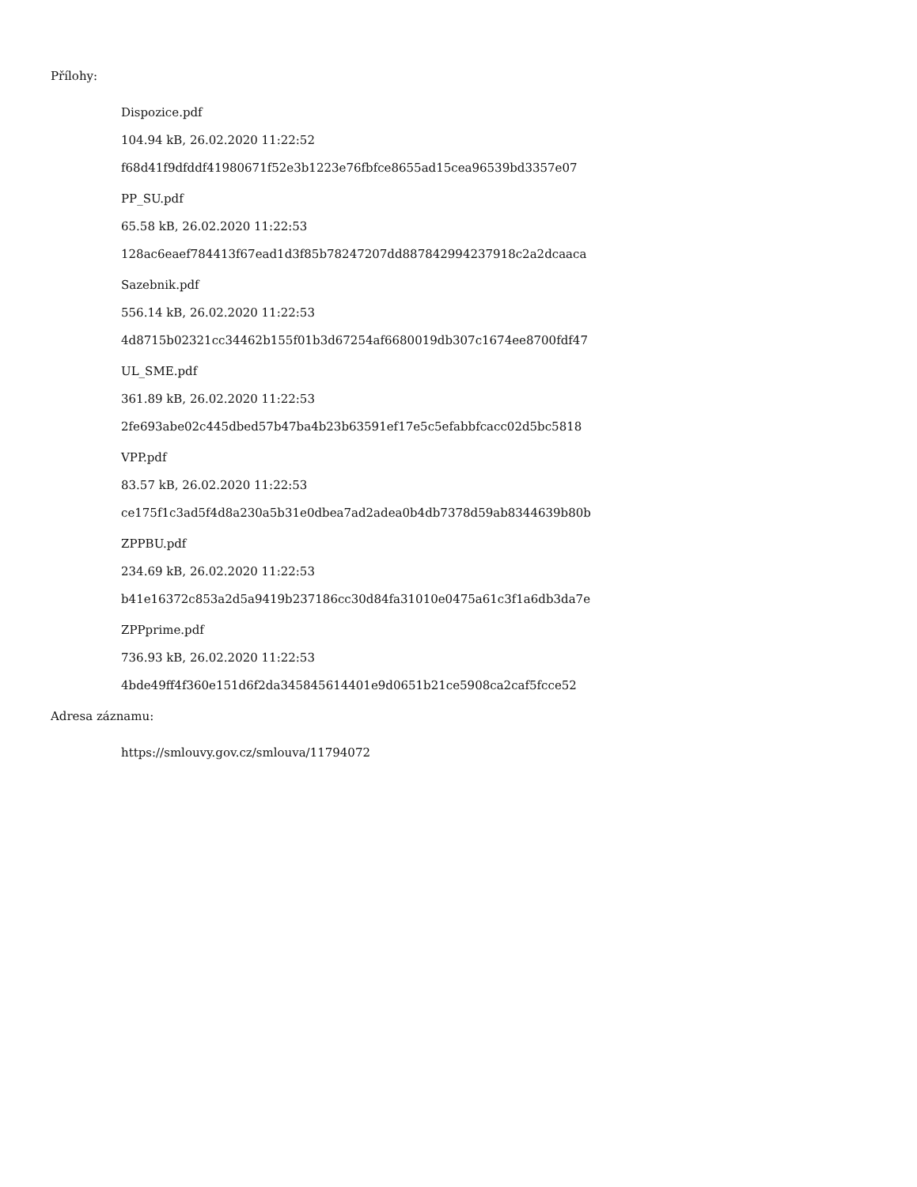Přílohy:
Dispozice.pdf
104.94 kB, 26.02.2020 11:22:52
f68d41f9dfddf41980671f52e3b1223e76fbfce8655ad15cea96539bd3357e07
PP_SU.pdf
65.58 kB, 26.02.2020 11:22:53
128ac6eaef784413f67ead1d3f85b78247207dd887842994237918c2a2dcaaca
Sazebnik.pdf
556.14 kB, 26.02.2020 11:22:53
4d8715b02321cc34462b155f01b3d67254af6680019db307c1674ee8700fdf47
UL_SME.pdf
361.89 kB, 26.02.2020 11:22:53
2fe693abe02c445dbed57b47ba4b23b63591ef17e5c5efabbfcacc02d5bc5818
VPP.pdf
83.57 kB, 26.02.2020 11:22:53
ce175f1c3ad5f4d8a230a5b31e0dbea7ad2adea0b4db7378d59ab8344639b80b
ZPPBU.pdf
234.69 kB, 26.02.2020 11:22:53
b41e16372c853a2d5a9419b237186cc30d84fa31010e0475a61c3f1a6db3da7e
ZPPprime.pdf
736.93 kB, 26.02.2020 11:22:53
4bde49ff4f360e151d6f2da345845614401e9d0651b21ce5908ca2caf5fcce52
Adresa záznamu:
https://smlouvy.gov.cz/smlouva/11794072